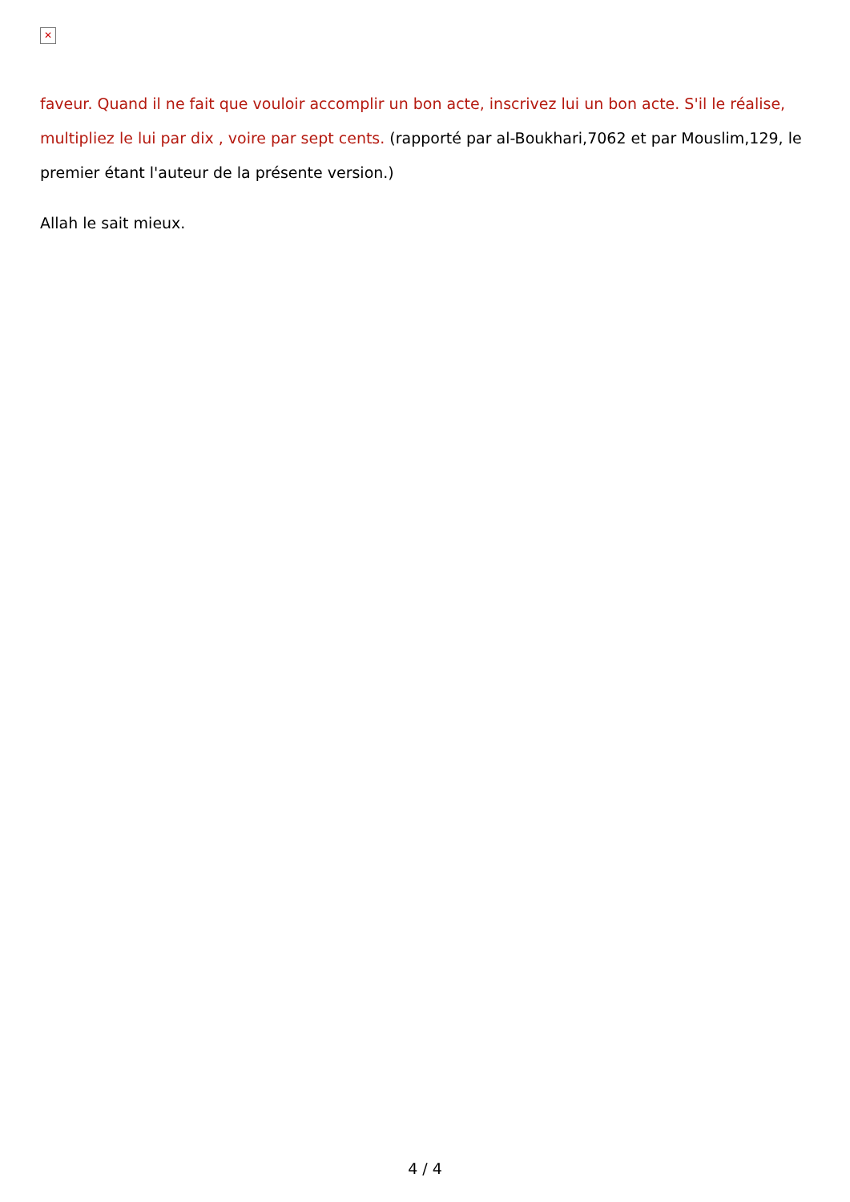✕
faveur. Quand il ne fait que vouloir accomplir un bon acte, inscrivez lui un bon acte. S'il le réalise, multipliez le lui par dix , voire par sept cents. (rapporté par al-Boukhari,7062 et par Mouslim,129, le premier étant l'auteur de la présente version.)
Allah le sait mieux.
4 / 4